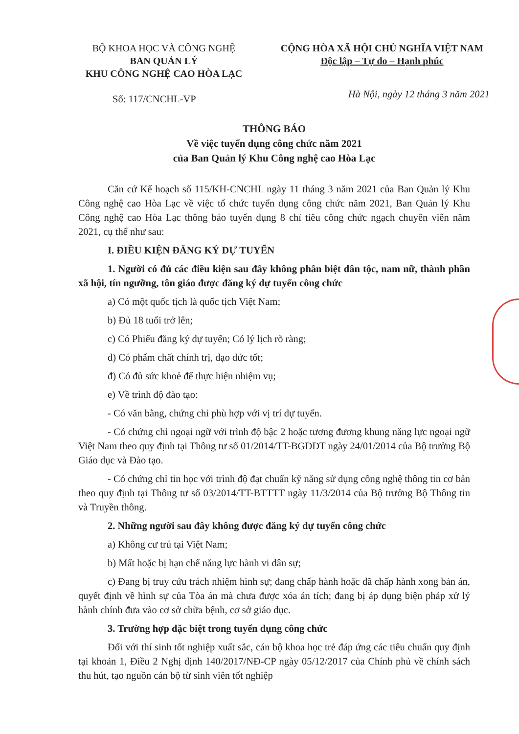BỘ KHOA HỌC VÀ CÔNG NGHỆ
BAN QUẢN LÝ
KHU CÔNG NGHỆ CAO HÒA LẠC
CỘNG HÒA XÃ HỘI CHỦ NGHĨA VIỆT NAM
Độc lập – Tự do – Hạnh phúc
Số: 117/CNCHL-VP
Hà Nội, ngày 12 tháng 3 năm 2021
THÔNG BÁO
Về việc tuyển dụng công chức năm 2021
của Ban Quản lý Khu Công nghệ cao Hòa Lạc
Căn cứ Kế hoạch số 115/KH-CNCHL ngày 11 tháng 3 năm 2021 của Ban Quản lý Khu Công nghệ cao Hòa Lạc về việc tổ chức tuyển dụng công chức năm 2021, Ban Quản lý Khu Công nghệ cao Hòa Lạc thông báo tuyển dụng 8 chỉ tiêu công chức ngạch chuyên viên năm 2021, cụ thể như sau:
I. ĐIỀU KIỆN ĐĂNG KÝ DỰ TUYỂN
1. Người có đủ các điều kiện sau đây không phân biệt dân tộc, nam nữ, thành phần xã hội, tín ngưỡng, tôn giáo được đăng ký dự tuyển công chức
a) Có một quốc tịch là quốc tịch Việt Nam;
b) Đủ 18 tuổi trở lên;
c) Có Phiếu đăng ký dự tuyển; Có lý lịch rõ ràng;
d) Có phẩm chất chính trị, đạo đức tốt;
đ) Có đủ sức khoẻ để thực hiện nhiệm vụ;
e) Về trình độ đào tạo:
- Có văn bằng, chứng chỉ phù hợp với vị trí dự tuyển.
- Có chứng chỉ ngoại ngữ với trình độ bậc 2 hoặc tương đương khung năng lực ngoại ngữ Việt Nam theo quy định tại Thông tư số 01/2014/TT-BGDĐT ngày 24/01/2014 của Bộ trưởng Bộ Giáo dục và Đào tạo.
- Có chứng chỉ tin học với trình độ đạt chuẩn kỹ năng sử dụng công nghệ thông tin cơ bản theo quy định tại Thông tư số 03/2014/TT-BTTTT ngày 11/3/2014 của Bộ trưởng Bộ Thông tin và Truyền thông.
2. Những người sau đây không được đăng ký dự tuyển công chức
a) Không cư trú tại Việt Nam;
b) Mất hoặc bị hạn chế năng lực hành vi dân sự;
c) Đang bị truy cứu trách nhiệm hình sự; đang chấp hành hoặc đã chấp hành xong bản án, quyết định về hình sự của Tòa án mà chưa được xóa án tích; đang bị áp dụng biện pháp xử lý hành chính đưa vào cơ sở chữa bệnh, cơ sở giáo dục.
3. Trường hợp đặc biệt trong tuyển dụng công chức
Đối với thí sinh tốt nghiệp xuất sắc, cán bộ khoa học trẻ đáp ứng các tiêu chuẩn quy định tại khoản 1, Điều 2 Nghị định 140/2017/NĐ-CP ngày 05/12/2017 của Chính phủ về chính sách thu hút, tạo nguồn cán bộ từ sinh viên tốt nghiệp